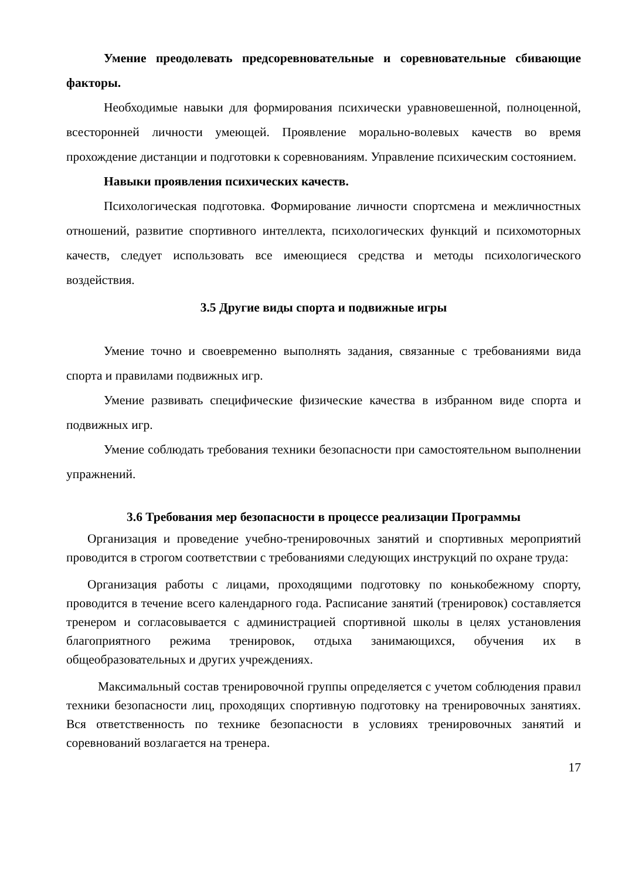Умение преодолевать предсоревновательные и соревновательные сбивающие факторы.
Необходимые навыки для формирования психически уравновешенной, полноценной, всесторонней личности умеющей. Проявление морально-волевых качеств во время прохождение дистанции и подготовки к соревнованиям. Управление психическим состоянием.
Навыки проявления психических качеств.
Психологическая подготовка. Формирование личности спортсмена и межличностных отношений, развитие спортивного интеллекта, психологических функций и психомоторных качеств, следует использовать все имеющиеся средства и методы психологического воздействия.
3.5 Другие виды спорта и подвижные игры
Умение точно и своевременно выполнять задания, связанные с требованиями вида спорта и правилами подвижных игр.
Умение развивать специфические физические качества в избранном виде спорта и подвижных игр.
Умение соблюдать требования техники безопасности при самостоятельном выполнении упражнений.
3.6 Требования мер безопасности в процессе реализации Программы
Организация и проведение учебно-тренировочных занятий и спортивных мероприятий проводится в строгом соответствии с требованиями следующих инструкций по охране труда:
Организация работы с лицами, проходящими подготовку по конькобежному спорту, проводится в течение всего календарного года. Расписание занятий (тренировок) составляется тренером и согласовывается с администрацией спортивной школы в целях установления благоприятного режима тренировок, отдыха занимающихся, обучения их в общеобразовательных и других учреждениях.
Максимальный состав тренировочной группы определяется с учетом соблюдения правил техники безопасности лиц, проходящих спортивную подготовку на тренировочных занятиях. Вся ответственность по технике безопасности в условиях тренировочных занятий и соревнований возлагается на тренера.
17